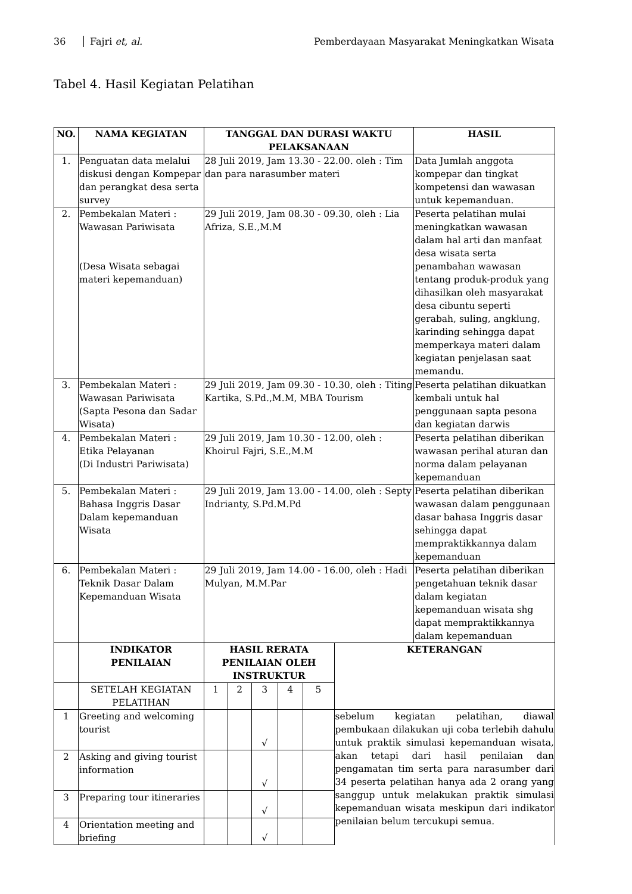36 Fajri et, al. Pemberdayaan Masyarakat Meningkatkan Wisata
Tabel 4. Hasil Kegiatan Pelatihan
| NO. | NAMA KEGIATAN | TANGGAL DAN DURASI WAKTU PELAKSANAAN | | | | | | HASIL |
| --- | --- | --- | --- | --- | --- | --- | --- | --- |
| 1. | Penguatan data melalui diskusi dengan Kompepar dan perangkat desa serta survey | 28 Juli 2019, Jam 13.30 - 22.00. oleh : Tim dan para narasumber materi | | | | | | Data Jumlah anggota kompepar dan tingkat kompetensi dan wawasan untuk kepemanduan. |
| 2. | Pembekalan Materi : Wawasan Pariwisata (Desa Wisata sebagai materi kepemanduan) | 29 Juli 2019, Jam 08.30 - 09.30, oleh : Lia Afriza, S.E.,M.M | | | | | | Peserta pelatihan mulai meningkatkan wawasan dalam hal arti dan manfaat desa wisata serta penambahan wawasan tentang produk-produk yang dihasilkan oleh masyarakat desa cibuntu seperti gerabah, suling, angklung, karinding sehingga dapat memperkaya materi dalam kegiatan penjelasan saat memandu. |
| 3. | Pembekalan Materi : Wawasan Pariwisata (Sapta Pesona dan Sadar Wisata) | 29 Juli 2019, Jam 09.30 - 10.30, oleh : Titing Kartika, S.Pd.,M.M, MBA Tourism | | | | | | Peserta pelatihan dikuatkan kembali untuk hal penggunaan sapta pesona dan kegiatan darwis |
| 4. | Pembekalan Materi : Etika Pelayanan (Di Industri Pariwisata) | 29 Juli 2019, Jam 10.30 - 12.00, oleh : Khoirul Fajri, S.E.,M.M | | | | | | Peserta pelatihan diberikan wawasan perihal aturan dan norma dalam pelayanan kepemanduan |
| 5. | Pembekalan Materi : Bahasa Inggris Dasar Dalam kepemanduan Wisata | 29 Juli 2019, Jam 13.00 - 14.00, oleh : Septy Indrianty, S.Pd.M.Pd | | | | | | Peserta pelatihan diberikan wawasan dalam penggunaan dasar bahasa Inggris dasar sehingga dapat mempraktikkannya dalam kepemanduan |
| 6. | Pembekalan Materi : Teknik Dasar Dalam Kepemanduan Wisata | 29 Juli 2019, Jam 14.00 - 16.00, oleh : Hadi Mulyan, M.M.Par | | | | | | Peserta pelatihan diberikan pengetahuan teknik dasar dalam kegiatan kepemanduan wisata shg dapat mempraktikkannya dalam kepemanduan |
| | INDIKATOR PENILAIAN | HASIL RERATA PENILAIAN OLEH INSTRUKTUR | | | | | KETERANGAN | |
| | SETELAH KEGIATAN PELATIHAN | 1 | 2 | 3 | 4 | 5 | | |
| 1 | Greeting and welcoming tourist | | | √ | | | sebelum kegiatan pelatihan, diawal pembukaan dilakukan uji coba terlebih dahulu untuk praktik simulasi kepemanduan wisata, akan tetapi dari hasil penilaian dan pengamatan tim serta para narasumber dari 34 peserta pelatihan hanya ada 2 orang yang sanggup untuk melakukan praktik simulasi kepemanduan wisata meskipun dari indikator penilaian belum tercukupi semua. | |
| 2 | Asking and giving tourist information | | | √ | | | | |
| 3 | Preparing tour itineraries | | | √ | | | | |
| 4 | Orientation meeting and briefing | | | √ | | | | |